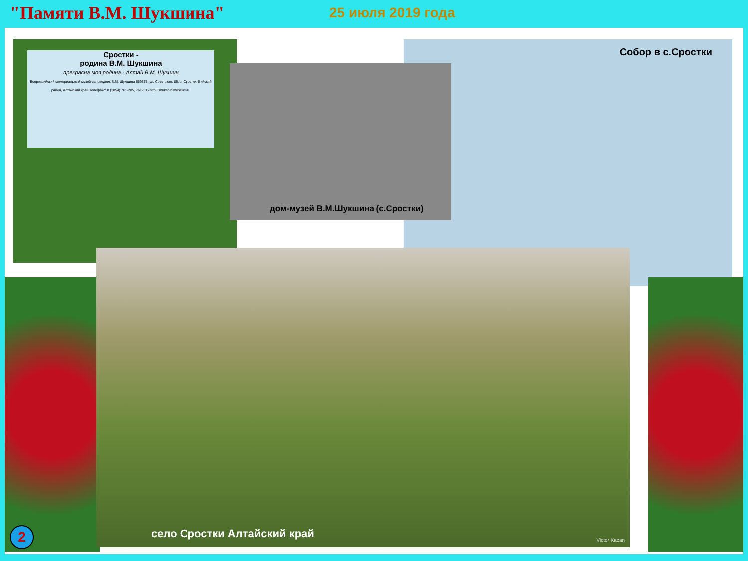"Памяти В.М. Шукшина"
25 июля 2019 года
Сростки -
родина В.М. Шукшина
прекрасна моя родина - Алтай В.М. Шукшин
Всероссийский мемориальный музей-заповедник В.М. Шукшина 659375, ул. Советская, 86, с. Сростки, Бийский район, Алтайский край Телефакс: 8 (3854) 761-285, 761-135 http://shukshin.museum.ru
Собор в с.Сростки
дом-музей В.М.Шукшина (с.Сростки)
село Сростки Алтайский край Victor Kazan
2